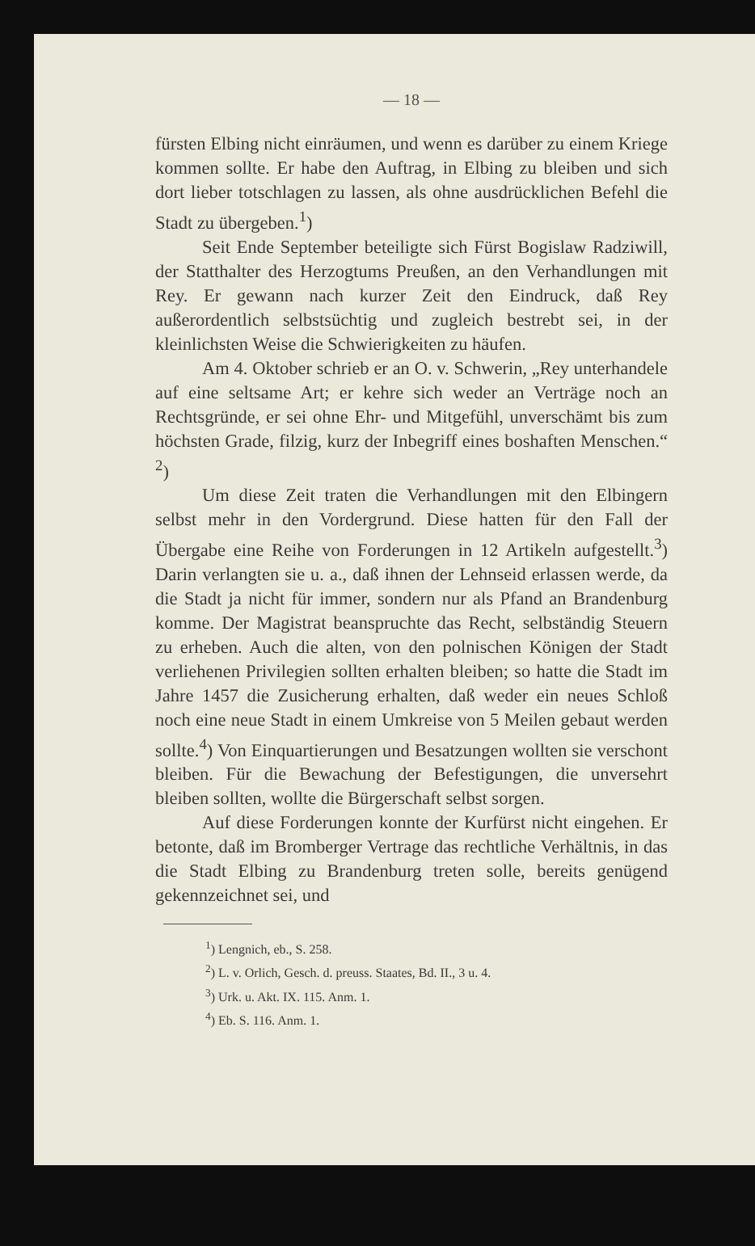— 18 —
fürsten Elbing nicht einräumen, und wenn es darüber zu einem Kriege kommen sollte. Er habe den Auftrag, in Elbing zu bleiben und sich dort lieber totschlagen zu lassen, als ohne ausdrücklichen Befehl die Stadt zu übergeben.<sup>1</sup>)
Seit Ende September beteiligte sich Fürst Bogislaw Radziwill, der Statthalter des Herzogtums Preußen, an den Verhandlungen mit Rey. Er gewann nach kurzer Zeit den Eindruck, daß Rey außerordentlich selbstsüchtig und zugleich bestrebt sei, in der kleinlichsten Weise die Schwierigkeiten zu häufen.
Am 4. Oktober schrieb er an O. v. Schwerin, „Rey unterhandele auf eine seltsame Art; er kehre sich weder an Verträge noch an Rechtsgründe, er sei ohne Ehr- und Mitgefühl, unverschämt bis zum höchsten Grade, filzig, kurz der Inbegriff eines boshaften Menschen.“ <sup>2</sup>)
Um diese Zeit traten die Verhandlungen mit den Elbingern selbst mehr in den Vordergrund. Diese hatten für den Fall der Übergabe eine Reihe von Forderungen in 12 Artikeln aufgestellt.<sup>3</sup>) Darin verlangten sie u. a., daß ihnen der Lehnseid erlassen werde, da die Stadt ja nicht für immer, sondern nur als Pfand an Brandenburg komme. Der Magistrat beanspruchte das Recht, selbständig Steuern zu erheben. Auch die alten, von den polnischen Königen der Stadt verliehenen Privilegien sollten erhalten bleiben; so hatte die Stadt im Jahre 1457 die Zusicherung erhalten, daß weder ein neues Schloß noch eine neue Stadt in einem Umkreise von 5 Meilen gebaut werden sollte.<sup>4</sup>) Von Einquartierungen und Besatzungen wollten sie verschont bleiben. Für die Bewachung der Befestigungen, die unversehrt bleiben sollten, wollte die Bürgerschaft selbst sorgen.
Auf diese Forderungen konnte der Kurfürst nicht eingehen. Er betonte, daß im Bromberger Vertrage das rechtliche Verhältnis, in das die Stadt Elbing zu Brandenburg treten solle, bereits genügend gekennzeichnet sei, und
<sup>1</sup>) Lengnich, eb., S. 258.
<sup>2</sup>) L. v. Orlich, Gesch. d. preuss. Staates, Bd. II., 3 u. 4.
<sup>3</sup>) Urk. u. Akt. IX. 115. Anm. 1.
<sup>4</sup>) Eb. S. 116. Anm. 1.